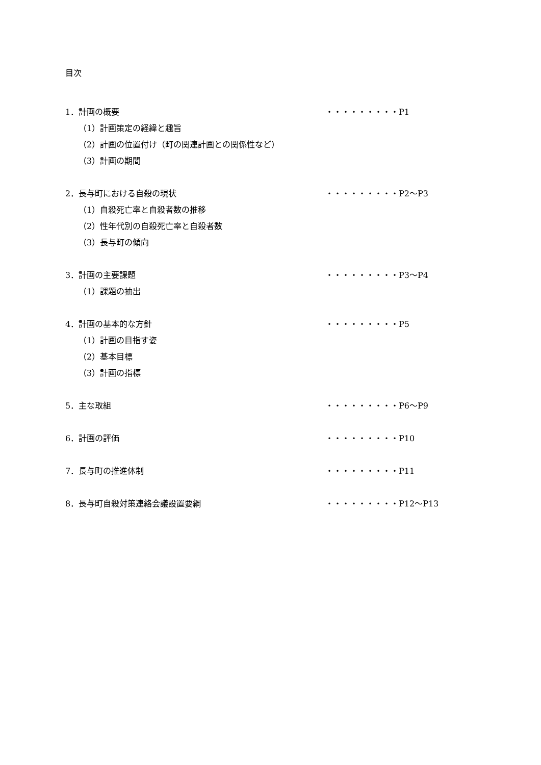目次
1．計画の概要 ・・・・・・・・・P1
（1）計画策定の経緯と趣旨
（2）計画の位置付け（町の関連計画との関係性など）
（3）計画の期間
2．長与町における自殺の現状 ・・・・・・・・・P2～P3
（1）自殺死亡率と自殺者数の推移
（2）性年代別の自殺死亡率と自殺者数
（3）長与町の傾向
3．計画の主要課題 ・・・・・・・・・P3～P4
（1）課題の抽出
4．計画の基本的な方針 ・・・・・・・・・P5
（1）計画の目指す姿
（2）基本目標
（3）計画の指標
5．主な取組 ・・・・・・・・・P6～P9
6．計画の評価 ・・・・・・・・・P10
7．長与町の推進体制 ・・・・・・・・・P11
8．長与町自殺対策連絡会議設置要綱 ・・・・・・・・・P12～P13